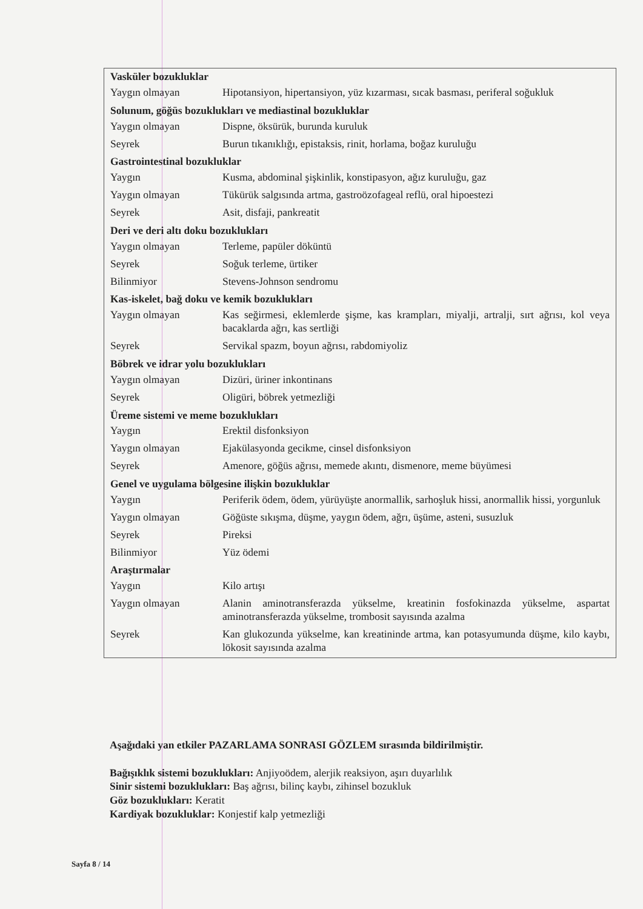| Vasküler bozukluklar | |
| --- | --- |
| Yaygın olmayan | Hipotansiyon, hipertansiyon, yüz kızarması, sıcak basması, periferal soğukluk |
| Solunum, göğüs bozuklukları ve mediastinal bozukluklar | |
| Yaygın olmayan | Dispne, öksürük, burunda kuruluk |
| Seyrek | Burun tıkanıklığı, epistaksis, rinit, horlama, boğaz kuruluğu |
| Gastrointestinal bozukluklar | |
| Yaygın | Kusma, abdominal şişkinlik, konstipasyon, ağız kuruluğu, gaz |
| Yaygın olmayan | Tükürük salgısında artma, gastroözofageal reflü, oral hipoestezi |
| Seyrek | Asit, disfaji, pankreatit |
| Deri ve deri altı doku bozuklukları | |
| Yaygın olmayan | Terleme, papüler döküntü |
| Seyrek | Soğuk terleme, ürtiker |
| Bilinmiyor | Stevens-Johnson sendromu |
| Kas-iskelet, bağ doku ve kemik bozuklukları | |
| Yaygın olmayan | Kas seğirmesi, eklemlerde şişme, kas krampları, miyalji, artralji, sırt ağrısı, kol veya bacaklarda ağrı, kas sertliği |
| Seyrek | Servikal spazm, boyun ağrısı, rabdomiyoliz |
| Böbrek ve idrar yolu bozuklukları | |
| Yaygın olmayan | Dizüri, üriner inkontinans |
| Seyrek | Oligüri, böbrek yetmezliği |
| Üreme sistemi ve meme bozuklukları | |
| Yaygın | Erektil disfonksiyon |
| Yaygın olmayan | Ejakülasyonda gecikme, cinsel disfonksiyon |
| Seyrek | Amenore, göğüs ağrısı, memede akıntı, dismenore, meme büyümesi |
| Genel ve uygulama bölgesine ilişkin bozukluklar | |
| Yaygın | Periferik ödem, ödem, yürüyüşte anormallik, sarhoşluk hissi, anormallik hissi, yorgunluk |
| Yaygın olmayan | Göğüste sıkışma, düşme, yaygın ödem, ağrı, üşüme, asteni, susuzluk |
| Seyrek | Pireksi |
| Bilinmiyor | Yüz ödemi |
| Araştırmalar | |
| Yaygın | Kilo artışı |
| Yaygın olmayan | Alanin aminotransferazda yükselme, kreatinin fosfokinazda yükselme, aspartat aminotransferazda yükselme, trombosit sayısında azalma |
| Seyrek | Kan glukozunda yükselme, kan kreatininde artma, kan potasyumunda düşme, kilo kaybı, lökosit sayısında azalma |
Aşağıdaki yan etkiler PAZARLAMA SONRASI GÖZLEM sırasında bildirilmiştir.
Bağışıklık sistemi bozuklukları: Anjiyoödem, alerjik reaksiyon, aşırı duyarlılık
Sinir sistemi bozuklukları: Baş ağrısı, bilinç kaybı, zihinsel bozukluk
Göz bozuklukları: Keratit
Kardiyak bozukluklar: Konjestif kalp yetmezliği
Sayfa 8 / 14